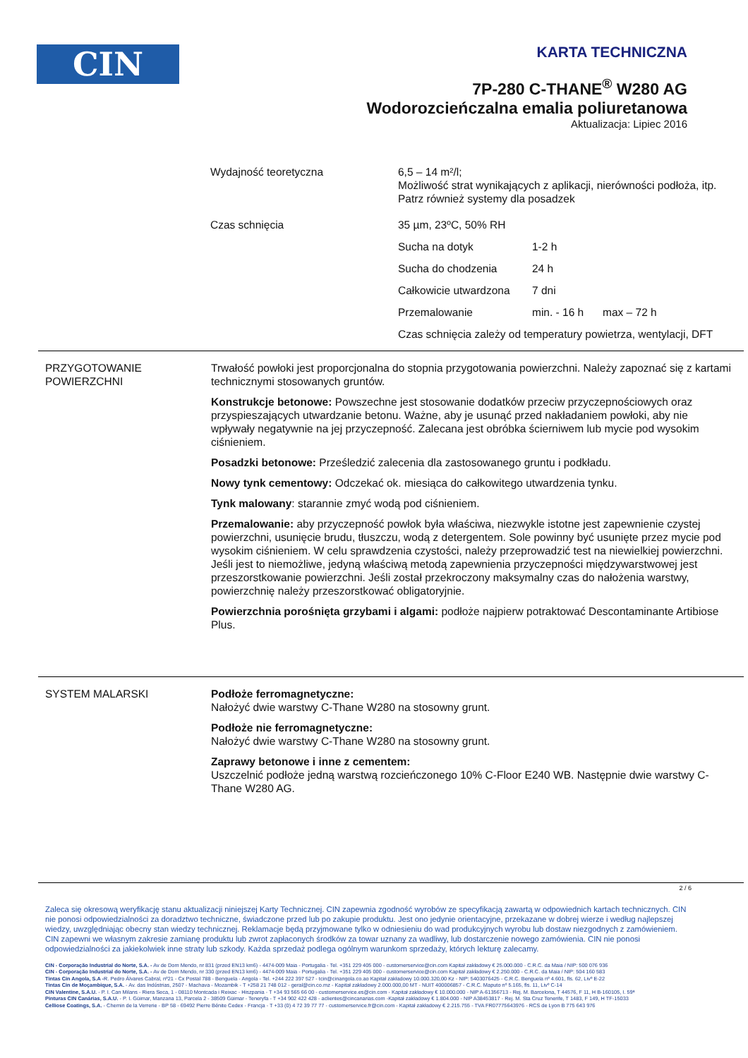CIN
KARTA TECHNICZNA
7P-280 C-THANE<sup>®</sup> W280 AG
Wodorozcieńczalna emalia poliuretanowa
Aktualizacja: Lipiec 2016
Wydajność teoretyczna 6,5 – 14 m²/l;
Możliwość strat wynikających z aplikacji, nierówności podłoża, itp. Patrz również systemy dla posadzek
Czas schnięcia 35 µm, 23ºC, 50% RH
Sucha na dotyk 1-2 h Sucha do chodzenia 24 h Całkowicie utwardzona 7 dni Przemalowanie min. - 16 h max – 72 h
Czas schnięcia zależy od temperatury powietrza, wentylacji, DFT
PRZYGOTOWANIE
POWIERZCHNI
Trwałość powłoki jest proporcjonalna do stopnia przygotowania powierzchni. Należy zapoznać się z kartami technicznymi stosowanych gruntów.
Konstrukcje betonowe: Powszechne jest stosowanie dodatków przeciw przyczepnościowych oraz przyspieszających utwardzanie betonu. Ważne, aby je usunąć przed nakładaniem powłoki, aby nie wpływały negatywnie na jej przyczepność. Zalecana jest obróbka ścierniwem lub mycie pod wysokim ciśnieniem.
Posadzki betonowe: Prześledzić zalecenia dla zastosowanego gruntu i podkładu.
Nowy tynk cementowy: Odczekać ok. miesiąca do całkowitego utwardzenia tynku.
Tynk malowany: starannie zmyć wodą pod ciśnieniem.
Przemalowanie: aby przyczepność powłok była właściwa, niezwykle istotne jest zapewnienie czystej powierzchni, usunięcie brudu, tłuszczu, wodą z detergentem. Sole powinny być usunięte przez mycie pod wysokim ciśnieniem. W celu sprawdzenia czystości, należy przeprowadzić test na niewielkiej powierzchni. Jeśli jest to niemożliwe, jedyną właściwą metodą zapewnienia przyczepności międzywarstwowej jest przeszorstkowanie powierzchni. Jeśli został przekroczony maksymalny czas do nałożenia warstwy, powierzchnię należy przeszorstkować obligatoryjnie.
Powierzchnia porośnięta grzybami i algami: podłoże najpierw potraktować Descontaminante Artibiose Plus.
SYSTEM MALARSKI Podłoże ferromagnetyczne:
Nałożyć dwie warstwy C-Thane W280 na stosowny grunt.
Podłoże nie ferromagnetyczne:
Nałożyć dwie warstwy C-Thane W280 na stosowny grunt.
Zaprawy betonowe i inne z cementem:
Uszczelnić podłoże jedną warstwą rozcieńczonego 10% C-Floor E240 WB. Następnie dwie warstwy C-Thane W280 AG.
2 / 6
Zaleca się okresową weryfikację stanu aktualizacji niniejszej Karty Technicznej. CIN zapewnia zgodność wyrobów ze specyfikacją zawartą w odpowiednich kartach technicznych. CIN nie ponosi odpowiedzialności za doradztwo techniczne, świadczone przed lub po zakupie produktu. Jest ono jedynie orientacyjne, przekazane w dobrej wierze i według najlepszej wiedzy, uwzględniając obecny stan wiedzy technicznej. Reklamacje będą przyjmowane tylko w odniesieniu do wad produkcyjnych wyrobu lub dostaw niezgodnych z zamówieniem. CIN zapewni we własnym zakresie zamianę produktu lub zwrot zapłaconych środków za towar uznany za wadliwy, lub dostarczenie nowego zamówienia. CIN nie ponosi odpowiedzialności za jakiekolwiek inne straty lub szkody. Każda sprzedaż podlega ogólnym warunkom sprzedaży, których lekturę zalecamy.
CIN - Corporação Industrial do Norte, S.A. - Av de Dom Mendo, nr 831 (przed EN13 km6) - 4474-009 Maia - Portugalia - Tel. +351 229 405 000 - customerservice@cin.com Kapitał zakładowy € 25.000.000 - C.R.C. da Maia / NIP: 500 076 936
CIN - Corporação Industrial do Norte, S.A. - Av de Dom Mendo, nr 330 (przed EN13 km6) - 4474-009 Maia - Portugalia - Tel. +351 229 405 000 - customerservice@cin.com Kapitał zakładowy € 2.250.000 - C.R.C. da Maia / NIP: 504 160 583
Tintas Cin Angola, S.A -R. Pedro Álvares Cabral, nº21 - Cx Postal 788 - Benguela - Angola - Tel. +244 222 397 527 - tcin@cinangola.co.ao Kapitał zakładowy 10.000.320,00 Kz - NIP: 5403076425 - C.R.C. Benguela nº 4.601, fls. 62, Livº E-22
Tintas Cin de Moçambique, S.A. - Av. das Indústrias, 2507 - Machava - Mozambik - T +258 21 748 012 - geral@cin.co.mz - Kapitał zakładowy 2.000.000,00 MT - NUIT 400006857 - C.R.C. Maputo nº 5.165, fls. 11, Livº C-14
CIN Valentine, S.A.U. - P. I. Can Milans - Riera Seca, 1 - 08110 Montcada i Reixac - Hiszpania - T +34 93 565 66 00 - customerservice.es@cin.com - Kapitał zakładowy € 10.000.000 - NIP A-61356713 - Rej. M. Barcelona, T 44576, F 11, H B-160105, I. 59ª
Pinturas CIN Canárias, S.A.U. - P. I. Güimar, Manzana 13, Parcela 2 - 38509 Güimar - Teneryfa - T +34 902 422 428 - aclientes@cincanarias.com -Kapitał zakładowy € 1.804.000 - NIP A38453817 - Rej. M. Sta Cruz Tenerife, T 1483, F 149, H TF-15033
Celliose Coatings, S.A. - Chemin de la Verrerie - BP 58 - 69492 Pierre Bénite Cedex - Francja - T +33 (0) 4 72 39 77 77 - customerservice.fr@cin.com - Kapitał zakładowy € 2.215.755 - TVA FR07775643976 - RCS de Lyon B 775 643 976